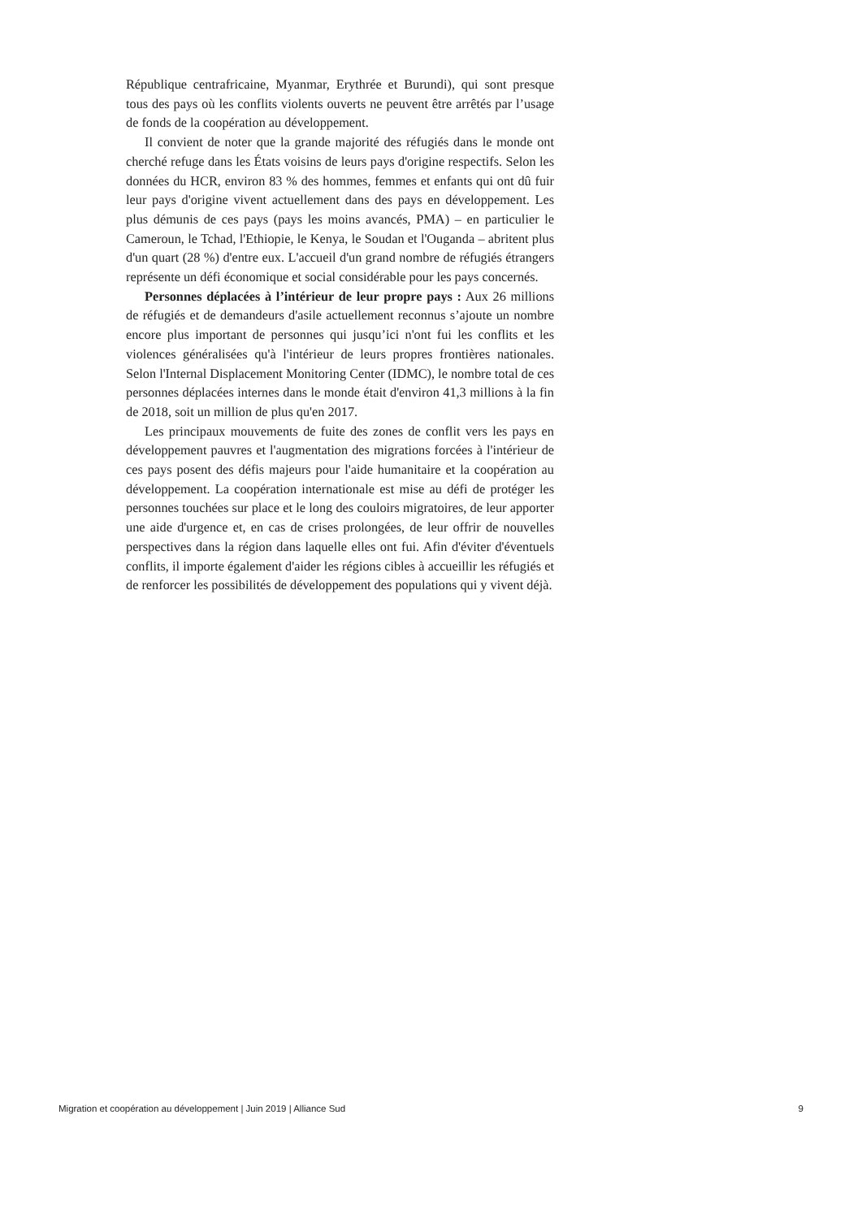République centrafricaine, Myanmar, Erythrée et Burundi), qui sont presque tous des pays où les conflits violents ouverts ne peuvent être arrêtés par l’usage de fonds de la coopération au développement.
Il convient de noter que la grande majorité des réfugiés dans le monde ont cherché refuge dans les États voisins de leurs pays d'origine respectifs. Selon les données du HCR, environ 83 % des hommes, femmes et enfants qui ont dû fuir leur pays d'origine vivent actuellement dans des pays en développement. Les plus démunis de ces pays (pays les moins avancés, PMA) – en particulier le Cameroun, le Tchad, l'Ethiopie, le Kenya, le Soudan et l'Ouganda – abritent plus d'un quart (28 %) d'entre eux. L'accueil d'un grand nombre de réfugiés étrangers représente un défi économique et social considérable pour les pays concernés.
Personnes déplacées à l’intérieur de leur propre pays : Aux 26 millions de réfugiés et de demandeurs d'asile actuellement reconnus s’ajoute un nombre encore plus important de personnes qui jusqu’ici n'ont fui les conflits et les violences généralisées qu'à l'intérieur de leurs propres frontières nationales. Selon l'Internal Displacement Monitoring Center (IDMC), le nombre total de ces personnes déplacées internes dans le monde était d'environ 41,3 millions à la fin de 2018, soit un million de plus qu'en 2017.
Les principaux mouvements de fuite des zones de conflit vers les pays en développement pauvres et l'augmentation des migrations forcées à l'intérieur de ces pays posent des défis majeurs pour l'aide humanitaire et la coopération au développement. La coopération internationale est mise au défi de protéger les personnes touchées sur place et le long des couloirs migratoires, de leur apporter une aide d'urgence et, en cas de crises prolongées, de leur offrir de nouvelles perspectives dans la région dans laquelle elles ont fui. Afin d'éviter d'éventuels conflits, il importe également d'aider les régions cibles à accueillir les réfugiés et de renforcer les possibilités de développement des populations qui y vivent déjà.
Migration et coopération au développement | Juin 2019 | Alliance Sud 9